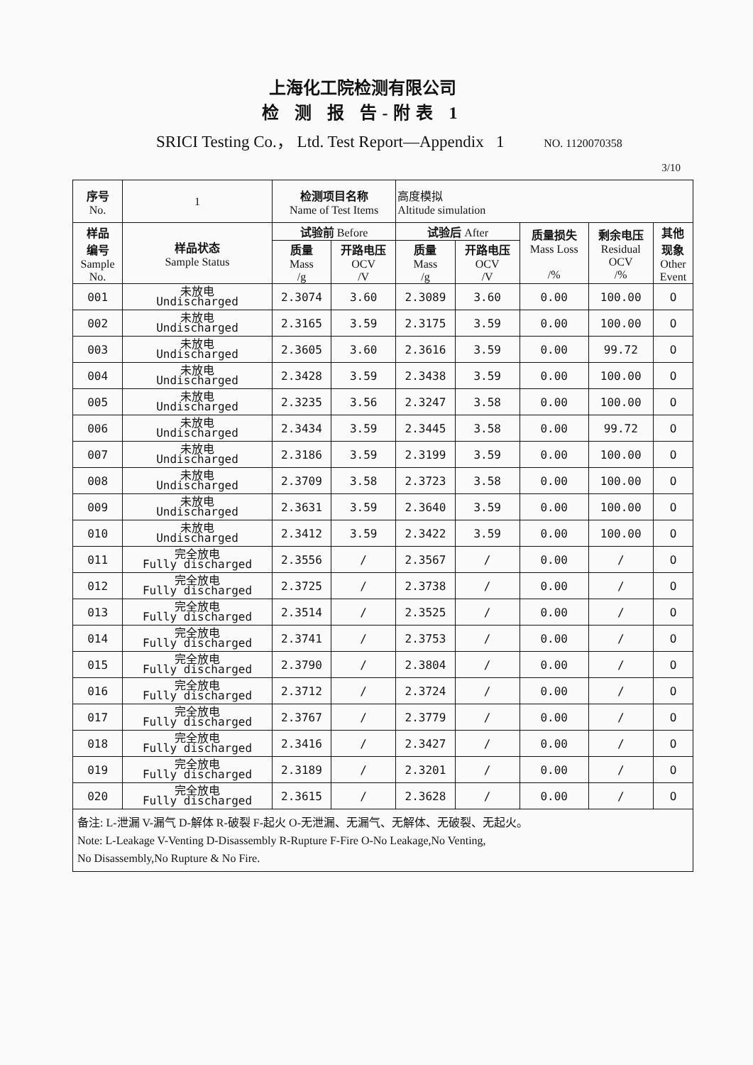上海化工院检测有限公司
检 测 报 告-附表 1
SRICI Testing Co.， Ltd. Test Report—Appendix 1 NO. 1120070358
3/10
| 序号 No. | 1 | 检测项目名称 Name of Test Items | | 高度模拟 Altitude simulation | | | | |
| 样品 编号 Sample No. | 样品状态 Sample Status | 试验前 Before | | 试验后 After | | 质量损失 Mass Loss /% | 剩余电压 Residual OCV /% | 其他 现象 Other Event |
| | | 质量 Mass /g | 开路电压 OCV /V | 质量 Mass /g | 开路电压 OCV /V | | | |
| 001 | 未放电 Undischarged | 2.3074 | 3.60 | 2.3089 | 3.60 | 0.00 | 100.00 | O |
| 002 | 未放电 Undischarged | 2.3165 | 3.59 | 2.3175 | 3.59 | 0.00 | 100.00 | O |
| 003 | 未放电 Undischarged | 2.3605 | 3.60 | 2.3616 | 3.59 | 0.00 | 99.72 | O |
| 004 | 未放电 Undischarged | 2.3428 | 3.59 | 2.3438 | 3.59 | 0.00 | 100.00 | O |
| 005 | 未放电 Undischarged | 2.3235 | 3.56 | 2.3247 | 3.58 | 0.00 | 100.00 | O |
| 006 | 未放电 Undischarged | 2.3434 | 3.59 | 2.3445 | 3.58 | 0.00 | 99.72 | O |
| 007 | 未放电 Undischarged | 2.3186 | 3.59 | 2.3199 | 3.59 | 0.00 | 100.00 | O |
| 008 | 未放电 Undischarged | 2.3709 | 3.58 | 2.3723 | 3.58 | 0.00 | 100.00 | O |
| 009 | 未放电 Undischarged | 2.3631 | 3.59 | 2.3640 | 3.59 | 0.00 | 100.00 | O |
| 010 | 未放电 Undischarged | 2.3412 | 3.59 | 2.3422 | 3.59 | 0.00 | 100.00 | O |
| 011 | 完全放电 Fully discharged | 2.3556 | / | 2.3567 | / | 0.00 | / | O |
| 012 | 完全放电 Fully discharged | 2.3725 | / | 2.3738 | / | 0.00 | / | O |
| 013 | 完全放电 Fully discharged | 2.3514 | / | 2.3525 | / | 0.00 | / | O |
| 014 | 完全放电 Fully discharged | 2.3741 | / | 2.3753 | / | 0.00 | / | O |
| 015 | 完全放电 Fully discharged | 2.3790 | / | 2.3804 | / | 0.00 | / | O |
| 016 | 完全放电 Fully discharged | 2.3712 | / | 2.3724 | / | 0.00 | / | O |
| 017 | 完全放电 Fully discharged | 2.3767 | / | 2.3779 | / | 0.00 | / | O |
| 018 | 完全放电 Fully discharged | 2.3416 | / | 2.3427 | / | 0.00 | / | O |
| 019 | 完全放电 Fully discharged | 2.3189 | / | 2.3201 | / | 0.00 | / | O |
| 020 | 完全放电 Fully discharged | 2.3615 | / | 2.3628 | / | 0.00 | / | O |
| 备注: L-泄漏 V-漏气 D-解体 R-破裂 F-起火 O-无泄漏、无漏气、无解体、无破裂、无起火。 Note: L-Leakage V-Venting D-Disassembly R-Rupture F-Fire O-No Leakage,No Venting, No Disassembly,No Rupture & No Fire. | | | | | | | | |